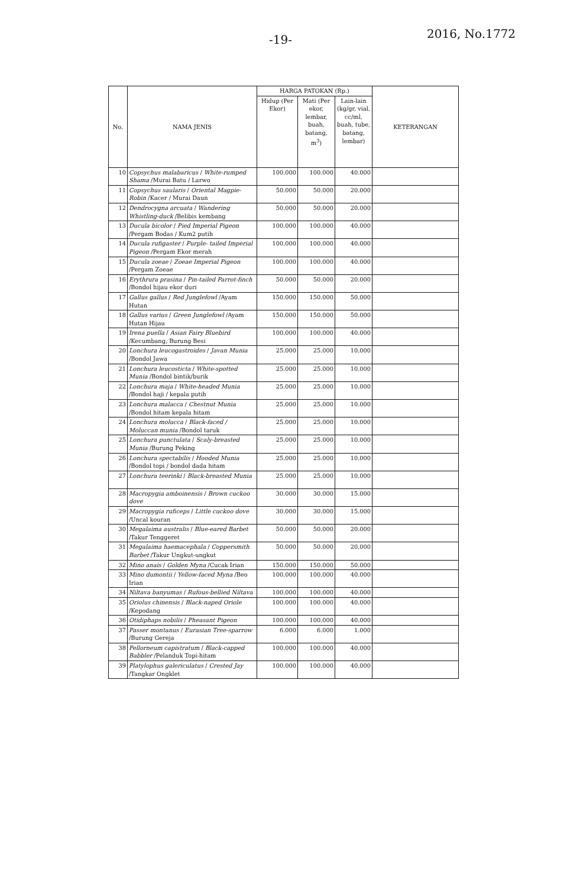-19- 2016, No.1772
| No. | NAMA JENIS | HARGA PATOKAN (Rp.) | | | KETERANGAN |
| --- | --- | --- | --- | --- | --- |
| | | Hidup (Per Ekor) | Mati (Per ekor, lembar, buah, batang, m<sup>3</sup>) | Lain-lain (kg/gr, vial, cc/ml, buah, tube, batang, lembar) | |
| 10 | Copsychus malabaricus / White-rumped Shama /Murai Batu / Larwo | 100.000 | 100.000 | 40.000 | |
| 11 | Copsychus saularis / Oriental Magpie-Robin /Kacer / Murai Daun | 50.000 | 50.000 | 20.000 | |
| 12 | Dendrocygna arcuata / Wandering Whistling-duck /Belibis kembang | 50.000 | 50.000 | 20.000 | |
| 13 | Ducula bicolor / Pied Imperial Pigeon /Pergam Bodas / Kum2 putih | 100.000 | 100.000 | 40.000 | |
| 14 | Ducula rufigaster / Purple- tailed Imperial Pigeon /Pergam Ekor merah | 100.000 | 100.000 | 40.000 | |
| 15 | Ducula zoeae / Zoeae Imperial Pigeon /Pergam Zoeae | 100.000 | 100.000 | 40.000 | |
| 16 | Erythrura prasina / Pin-tailed Parrot-finch /Bondol hijau ekor duri | 50.000 | 50.000 | 20.000 | |
| 17 | Gallus gallus / Red Junglefowl /Ayam Hutan | 150.000 | 150.000 | 50.000 | |
| 18 | Gallus varius / Green Junglefowl /Ayam Hutan Hijau | 150.000 | 150.000 | 50.000 | |
| 19 | Irena puella / Asian Fairy Bluebird /Kecumbang, Burung Besi | 100.000 | 100.000 | 40.000 | |
| 20 | Lonchura leucogastroides / Javan Munia /Bondol Jawa | 25.000 | 25.000 | 10.000 | |
| 21 | Lonchura leucosticta / White-spotted Munia /Bondol bintik/burik | 25.000 | 25.000 | 10.000 | |
| 22 | Lonchura maja / White-headed Munia /Bondol haji / kepala putih | 25.000 | 25.000 | 10.000 | |
| 23 | Lonchura malacca / Chestnut Munia /Bondol hitam kepala hitam | 25.000 | 25.000 | 10.000 | |
| 24 | Lonchura molucca / Black-faced / Moluccan munia /Bondol taruk | 25.000 | 25.000 | 10.000 | |
| 25 | Lonchura punctulata / Scaly-breasted Munia /Burung Peking | 25.000 | 25.000 | 10.000 | |
| 26 | Lonchura spectabilis / Hooded Munia /Bondol topi / bondol dada hitam | 25.000 | 25.000 | 10.000 | |
| 27 | Lonchura teerinki / Black-breasted Munia | 25.000 | 25.000 | 10.000 | |
| 28 | Macropygia amboinensis / Brown cuckoo dove | 30.000 | 30.000 | 15.000 | |
| 29 | Macropygia ruficeps / Little cuckoo dove /Uncal kouran | 30.000 | 30.000 | 15.000 | |
| 30 | Megalaima australis / Blue-eared Barbet /Takur Tenggeret | 50.000 | 50.000 | 20.000 | |
| 31 | Megalaima haemacephala / Coppersmith Barbet /Takur Ungkut-ungkut | 50.000 | 50.000 | 20.000 | |
| 32 | Mino anais / Golden Myna /Cucak Irian | 150.000 | 150.000 | 50.000 | |
| 33 | Mino dumontii / Yellow-faced Myna /Beo Irian | 100.000 | 100.000 | 40.000 | |
| 34 | Niltava banyumas / Rufous-bellied Niltava | 100.000 | 100.000 | 40.000 | |
| 35 | Oriolus chinensis / Black-naped Oriole /Kepodang | 100.000 | 100.000 | 40.000 | |
| 36 | Otidiphaps nobilis / Pheasant Pigeon | 100.000 | 100.000 | 40.000 | |
| 37 | Passer montanus / Eurasian Tree-sparrow /Burung Gereja | 6.000 | 6.000 | 1.000 | |
| 38 | Pellorneum capistratum / Black-capped Babbler /Pelanduk Topi-hitam | 100.000 | 100.000 | 40.000 | |
| 39 | Platylophus galericulatus / Crested Jay /Tangkar Ongklet | 100.000 | 100.000 | 40.000 | |